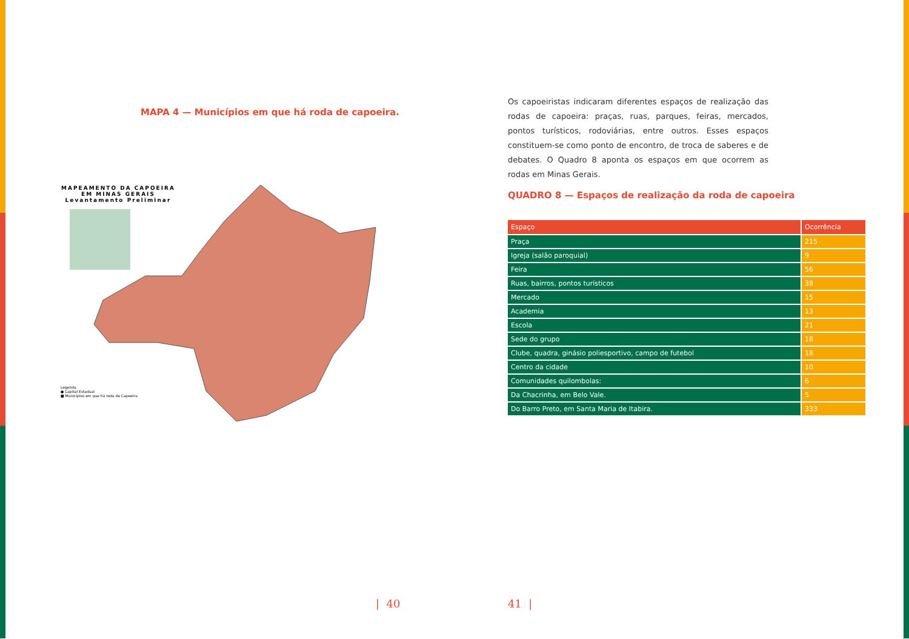MAPA 4 — Municípios em que há roda de capoeira.
MAPEAMENTO DA CAPOEIRA
EM MINAS GERAIS
Levantamento Preliminar
Legenda
● Capital Estadual
■ Municípios em que há roda de Capoeira
| 40
Os capoeiristas indicaram diferentes espaços de realização das rodas de capoeira: praças, ruas, parques, feiras, mercados, pontos turísticos, rodoviárias, entre outros. Esses espaços constituem-se como ponto de encontro, de troca de saberes e de debates. O Quadro 8 aponta os espaços em que ocorrem as rodas em Minas Gerais.
QUADRO 8 — Espaços de realização da roda de capoeira
| Espaço | Ocorrência |
| --- | --- |
| Praça | 215 |
| Igreja (salão paroquial) | 9 |
| Feira | 56 |
| Ruas, bairros, pontos turísticos | 38 |
| Mercado | 15 |
| Academia | 13 |
| Escola | 21 |
| Sede do grupo | 18 |
| Clube, quadra, ginásio poliesportivo, campo de futebol | 18 |
| Centro da cidade | 10 |
| Comunidades quilombolas: | 6 |
| Da Chacrinha, em Belo Vale. | 5 |
| Do Barro Preto, em Santa Maria de Itabira. | 333 |
41 |